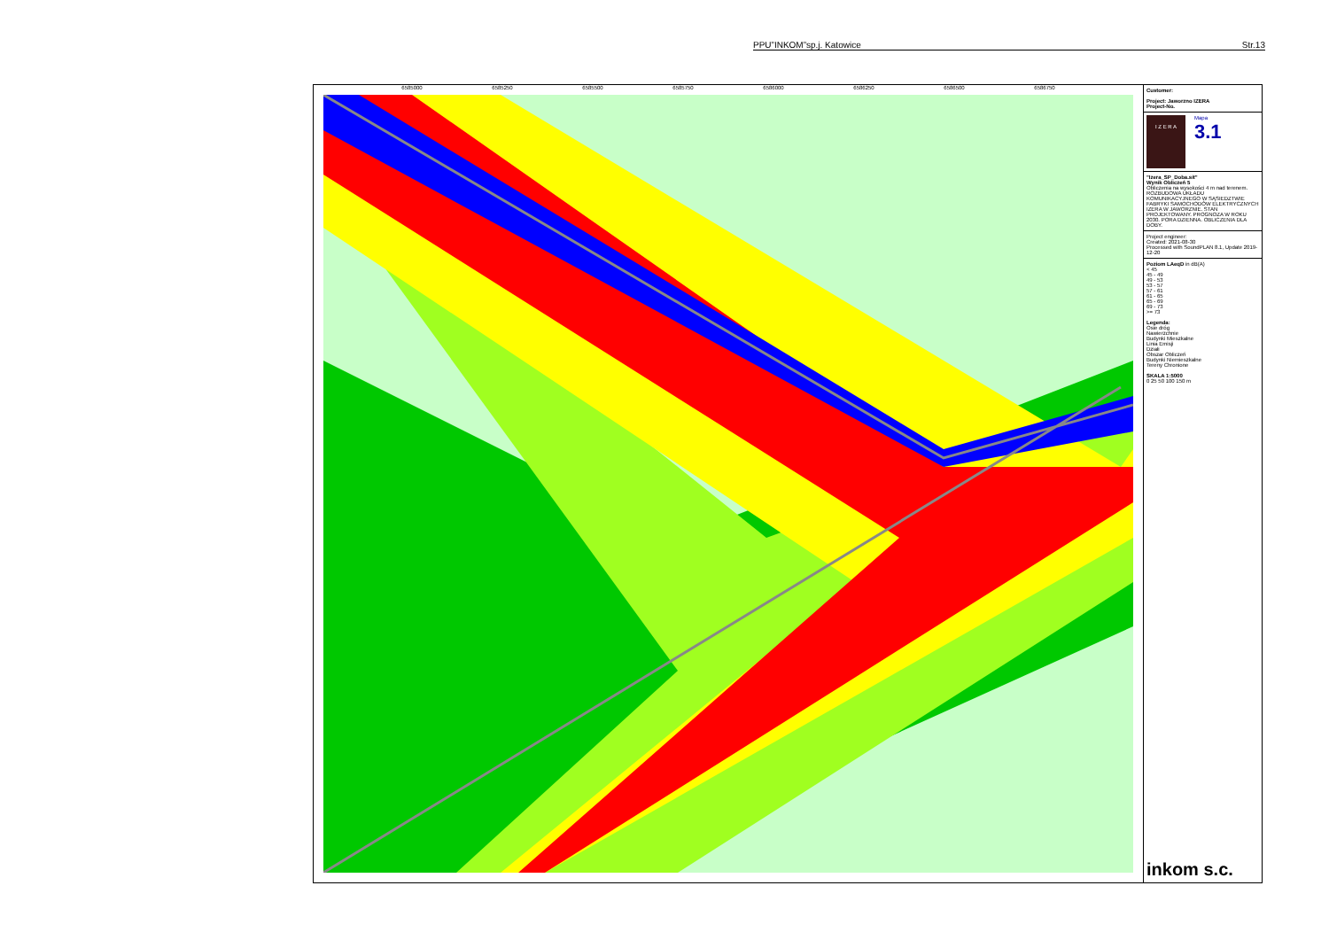PPU”INKOM”sp.j. Katowice Str.13
6585000 6585250 6585500 6585750 6586000 6586250 6586500 6586750
Customer:
Project: Jaworzno IZERA
Project-No.
I Z E R A Mapa
3.1
"Izera_SP_Doba.sit"
Wynik Obliczeń 5
Obliczenia na wysokości 4 m nad terenem.
ROZBUDOWA UKŁADU KOMUNIKACYJNEGO W SĄSIEDZTWIE FABRYKI SAMOCHODÓW ELEKTRYCZNYCH IZERA W JAWORZNIE. STAN PROJEKTOWANY. PROGNOZA W ROKU 2030. PORA DZIENNA. OBLICZENIA DLA DOBY.
Project engineer:
Created: 2021-08-30
Processed with SoundPLAN 8.1, Update 2019-12-20
Poziom LAeqD in dB(A)
< 45
45 - 49
49 - 53
53 - 57
57 - 61
61 - 65
65 - 69
69 - 73
>= 73
Legenda:
Osie dróg
Nawierzchnie
Budynki Mieszkalne
Linia Emisji
Działi
Obszar Obliczeń
Budynki Niemieszkalne
Tereny Chronione
SKALA 1:5000
0 25 50 100 150 m
inkom s.c.